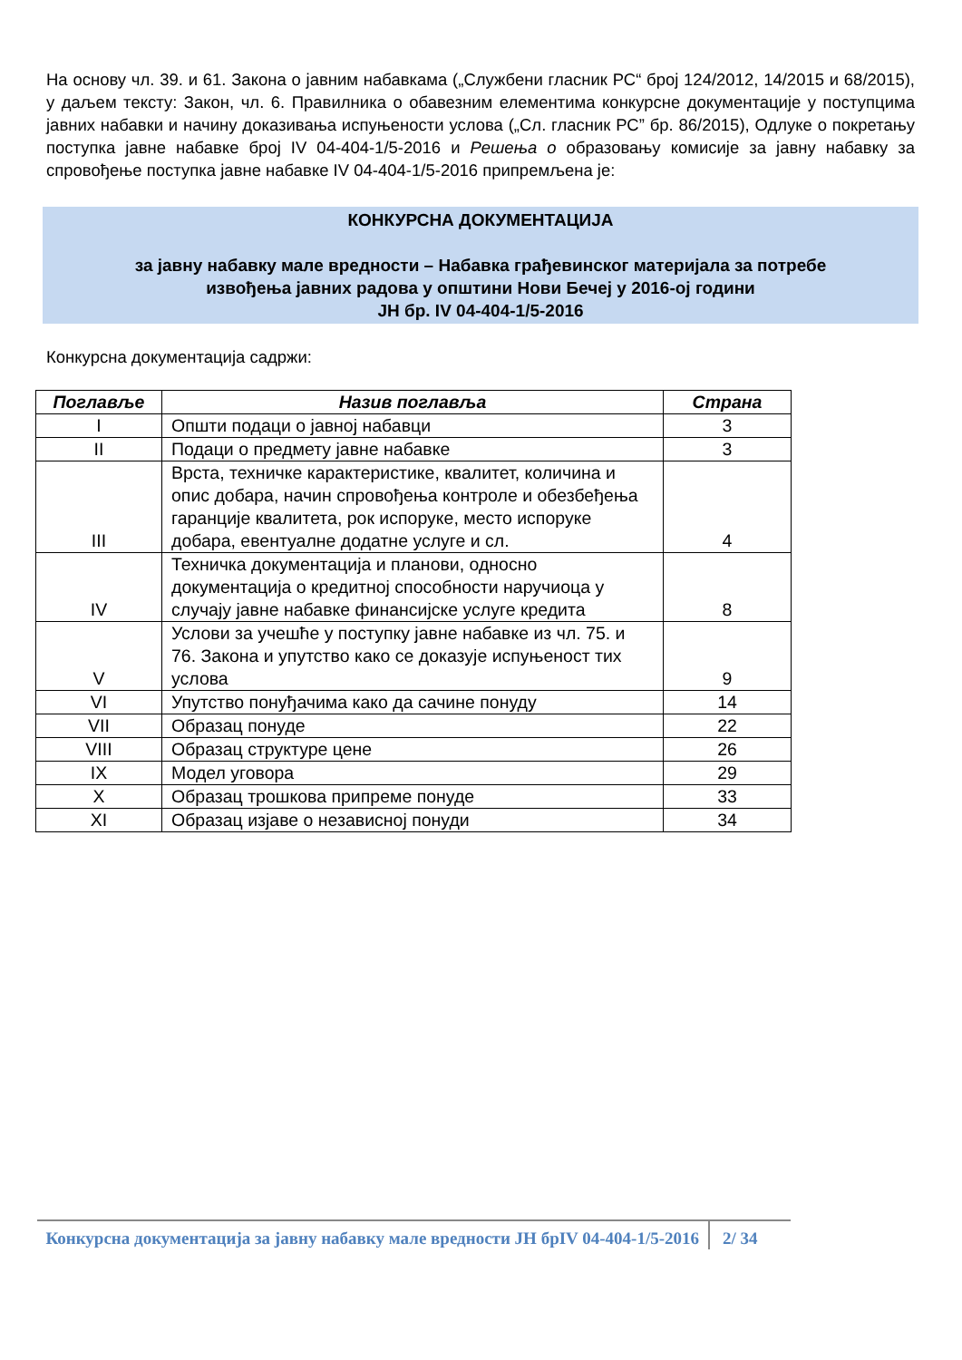На основу чл. 39. и 61. Закона о јавним набавкама („Службени гласник РС“ број 124/2012, 14/2015 и 68/2015), у даљем тексту: Закон, чл. 6. Правилника о обавезним елементима конкурсне документације у поступцима јавних набавки и начину доказивања испуњености услова („Сл. гласник РС” бр. 86/2015), Одлуке о покретању поступка јавне набавке број IV 04-404-1/5-2016 и Решења о образовању комисије за јавну набавку за спровођење поступка јавне набавке IV 04-404-1/5-2016 припремљена је:
КОНКУРСНА ДОКУМЕНТАЦИЈА
за јавну набавку мале вредности – Набавка грађевинског материјала за потребе
извођења јавних радова у општини Нови Бечеј у 2016-ој години
ЈН бр. IV 04-404-1/5-2016
Конкурсна документација садржи:
| Поглавље | Назив поглавља | Страна |
| --- | --- | --- |
| I | Општи подаци о јавној набавци | 3 |
| II | Подаци о предмету јавне набавке | 3 |
| III | Врста, техничке карактеристике, квалитет, количина и опис добара, начин спровођења контроле и обезбеђења гаранције квалитета, рок испоруке, место испоруке добара, евентуалне додатне услуге и сл. | 4 |
| IV | Техничка документација и планови, односно документација о кредитној способности наручиоца у случају јавне набавке финансијске услуге кредита | 8 |
| V | Услови за учешће у поступку јавне набавке из чл. 75. и 76. Закона и упутство како се доказује испуњеност тих услова | 9 |
| VI | Упутство понуђачима како да сачине понуду | 14 |
| VII | Образац понуде | 22 |
| VIII | Образац структуре цене | 26 |
| IX | Модел уговора | 29 |
| X | Образац трошкова припреме понуде | 33 |
| XI | Образац изјаве о независној понуди | 34 |
Конкурсна документација за јавну набавку мале вредности ЈН брIV 04-404-1/5-2016
2/ 34